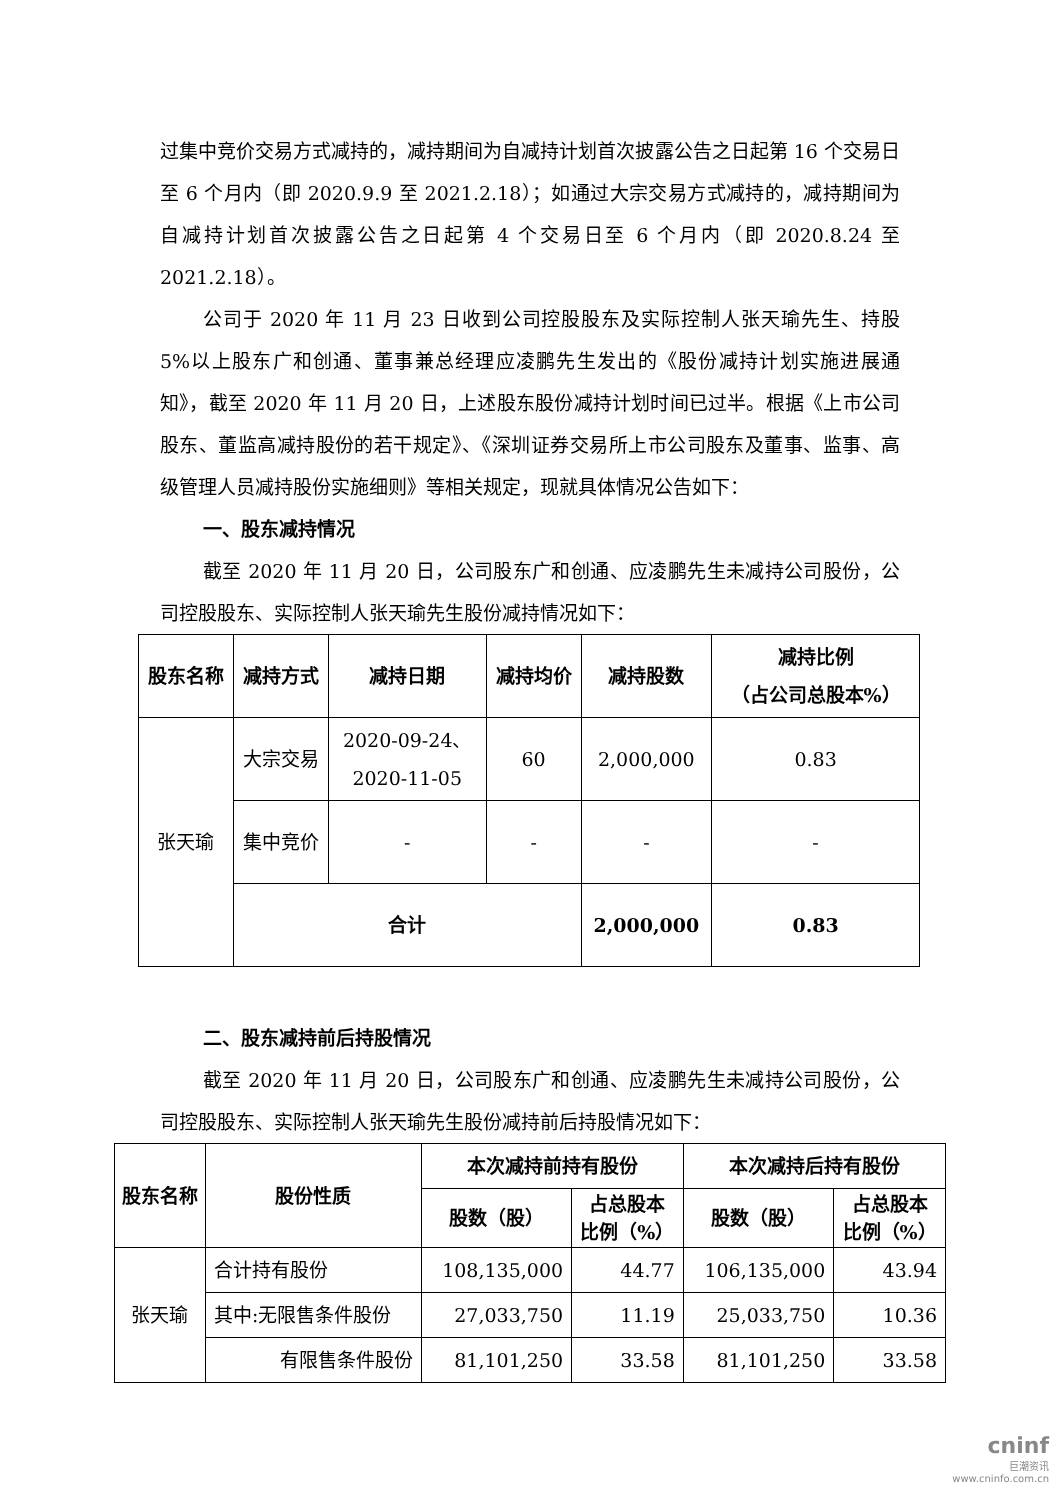过集中竞价交易方式减持的，减持期间为自减持计划首次披露公告之日起第 16 个交易日至 6 个月内（即 2020.9.9 至 2021.2.18）；如通过大宗交易方式减持的，减持期间为自减持计划首次披露公告之日起第 4 个交易日至 6 个月内（即 2020.8.24 至 2021.2.18）。
公司于 2020 年 11 月 23 日收到公司控股股东及实际控制人张天瑜先生、持股 5%以上股东广和创通、董事兼总经理应凌鹏先生发出的《股份减持计划实施进展通知》，截至 2020 年 11 月 20 日，上述股东股份减持计划时间已过半。根据《上市公司股东、董监高减持股份的若干规定》、《深圳证券交易所上市公司股东及董事、监事、高级管理人员减持股份实施细则》等相关规定，现就具体情况公告如下：
一、股东减持情况
截至 2020 年 11 月 20 日，公司股东广和创通、应凌鹏先生未减持公司股份，公司控股股东、实际控制人张天瑜先生股份减持情况如下：
| 股东名称 | 减持方式 | 减持日期 | 减持均价 | 减持股数 | 减持比例 （占公司总股本%） |
| --- | --- | --- | --- | --- | --- |
| 张天瑜 | 大宗交易 | 2020-09-24、 2020-11-05 | 60 | 2,000,000 | 0.83 |
| | 集中竞价 | - | - | - | - |
| | 合计 | | | 2,000,000 | 0.83 |
二、股东减持前后持股情况
截至 2020 年 11 月 20 日，公司股东广和创通、应凌鹏先生未减持公司股份，公司控股股东、实际控制人张天瑜先生股份减持前后持股情况如下：
| 股东名称 | 股份性质 | 本次减持前持有股份 | | 本次减持后持有股份 | |
| --- | --- | --- | --- | --- | --- |
| | | 股数（股） | 占总股本 比例（%） | 股数（股） | 占总股本 比例（%） |
| 张天瑜 | 合计持有股份 | 108,135,000 | 44.77 | 106,135,000 | 43.94 |
| | 其中:无限售条件股份 | 27,033,750 | 11.19 | 25,033,750 | 10.36 |
| | 有限售条件股份 | 81,101,250 | 33.58 | 81,101,250 | 33.58 |
cninf
巨潮资讯
www.cninfo.com.cn